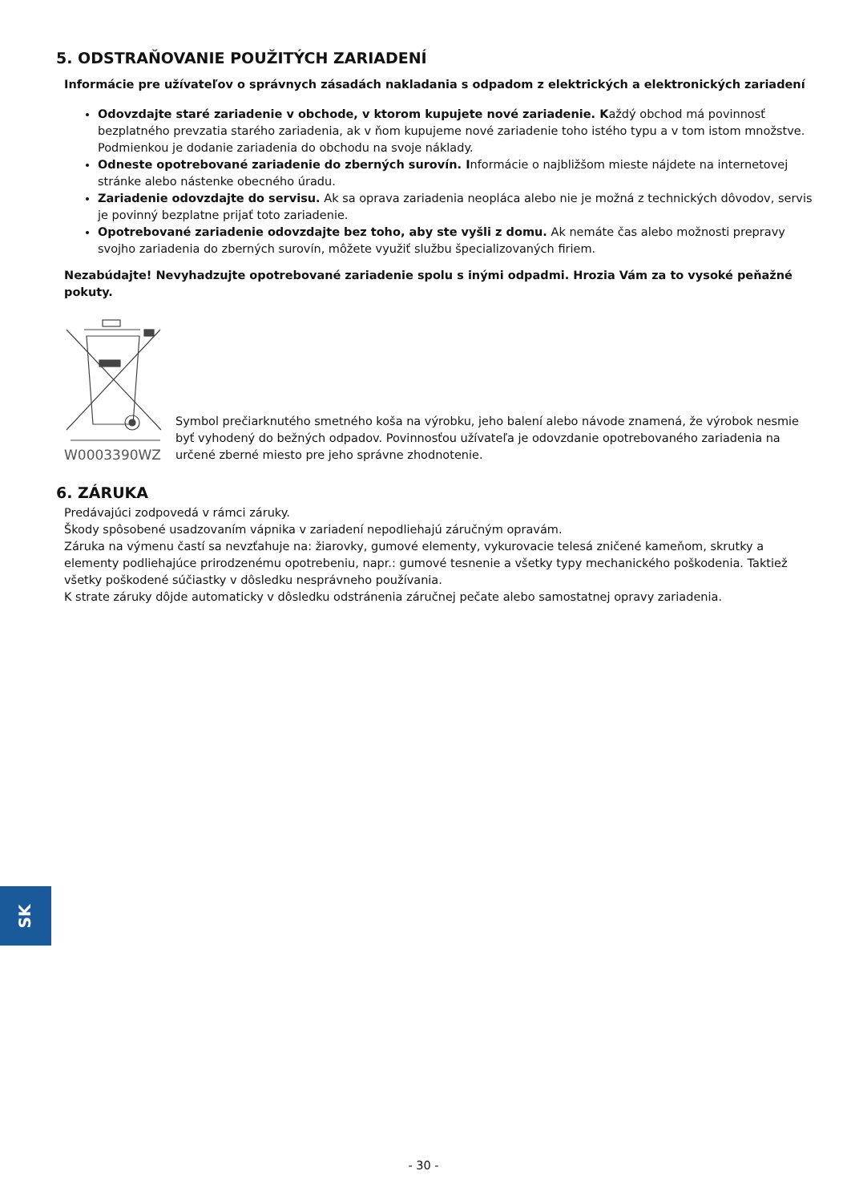5. ODSTRAŇOVANIE POUŽITÝCH ZARIADENÍ
Informácie pre užívateľov o správnych zásadách nakladania s odpadom z elektrických a elektronických zariadení
Odovzdajte staré zariadenie v obchode, v ktorom kupujete nové zariadenie. Každý obchod má povinnosť bezplatného prevzatia starého zariadenia, ak v ňom kupujeme nové zariadenie toho istého typu a v tom istom množstve. Podmienkou je dodanie zariadenia do obchodu na svoje náklady.
Odneste opotrebované zariadenie do zberných surovín. Informácie o najbližšom mieste nájdete na internetovej stránke alebo nástenke obecného úradu.
Zariadenie odovzdajte do servisu. Ak sa oprava zariadenia neopláca alebo nie je možná z technických dôvodov, servis je povinný bezplatne prijať toto zariadenie.
Opotrebované zariadenie odovzdajte bez toho, aby ste vyšli z domu. Ak nemáte čas alebo možnosti prepravy svojho zariadenia do zberných surovín, môžete využiť službu špecializovaných firiem.
Nezabúdajte! Nevyhadzujte opotrebované zariadenie spolu s inými odpadmi. Hrozia Vám za to vysoké peňažné pokuty.
W0003390WZ
Symbol prečiarknutého smetného koša na výrobku, jeho balení alebo návode znamená, že výrobok nesmie byť vyhodený do bežných odpadov. Povinnosťou užívateľa je odovzdanie opotrebovaného zariadenia na určené zberné miesto pre jeho správne zhodnotenie.
6. ZÁRUKA
Predávajúci zodpovedá v rámci záruky.
Škody spôsobené usadzovaním vápnika v zariadení nepodliehajú záručným opravám.
Záruka na výmenu častí sa nevzťahuje na: žiarovky, gumové elementy, vykurovacie telesá zničené kameňom, skrutky a elementy podliehajúce prirodzenému opotrebeniu, napr.: gumové tesnenie a všetky typy mechanického poškodenia. Taktiež všetky poškodené súčiastky v dôsledku nesprávneho používania.
K strate záruky dôjde automaticky v dôsledku odstránenia záručnej pečate alebo samostatnej opravy zariadenia.
SK
- 30 -